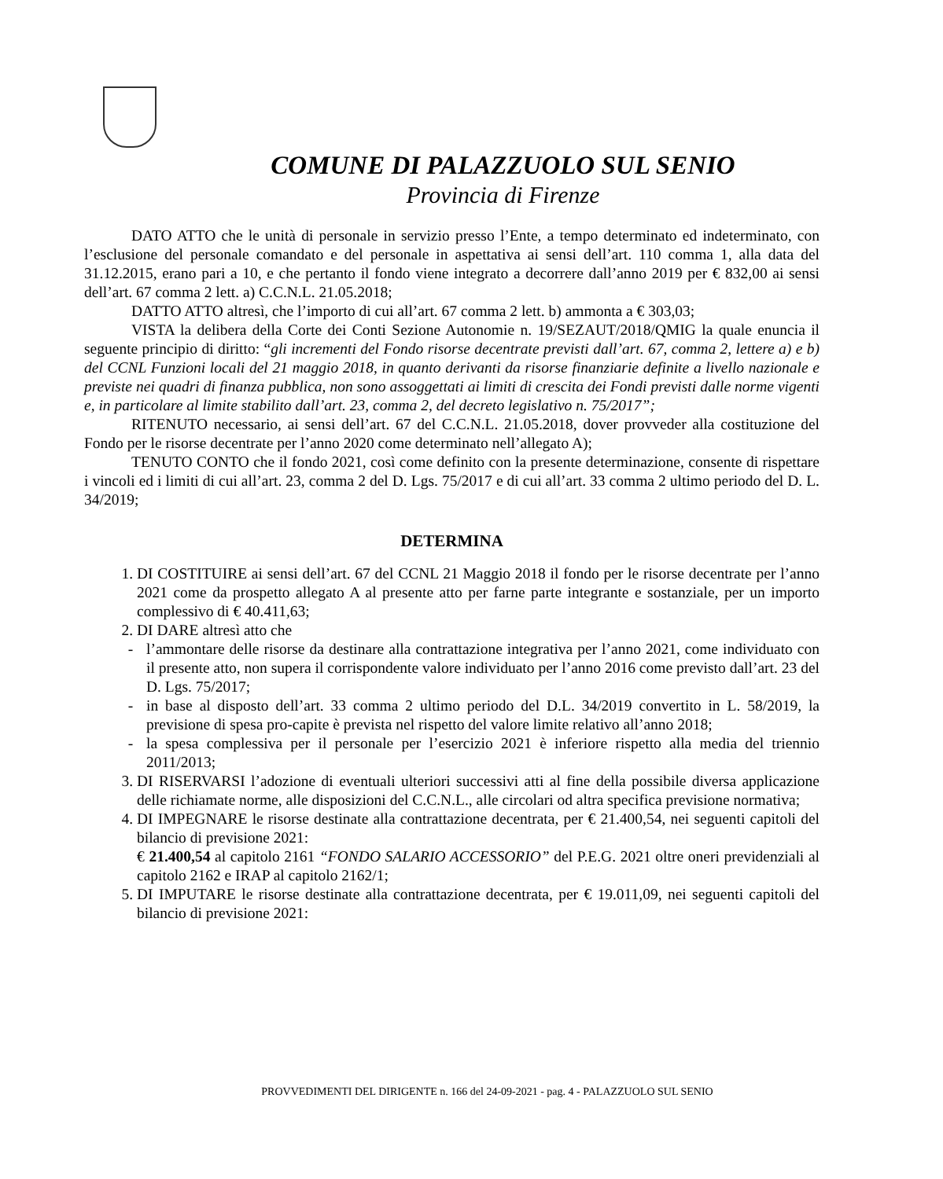COMUNE DI PALAZZUOLO SUL SENIO
Provincia di Firenze
DATO ATTO che le unità di personale in servizio presso l’Ente, a tempo determinato ed indeterminato, con l’esclusione del personale comandato e del personale in aspettativa ai sensi dell’art. 110 comma 1, alla data del 31.12.2015, erano pari a 10, e che pertanto il fondo viene integrato a decorrere dall’anno 2019 per € 832,00 ai sensi dell’art. 67 comma 2 lett. a) C.C.N.L. 21.05.2018;
DATTO ATTO altresì, che l’importo di cui all’art. 67 comma 2 lett. b) ammonta a € 303,03;
VISTA la delibera della Corte dei Conti Sezione Autonomie n. 19/SEZAUT/2018/QMIG la quale enuncia il seguente principio di diritto: “gli incrementi del Fondo risorse decentrate previsti dall’art. 67, comma 2, lettere a) e b) del CCNL Funzioni locali del 21 maggio 2018, in quanto derivanti da risorse finanziarie definite a livello nazionale e previste nei quadri di finanza pubblica, non sono assoggettati ai limiti di crescita dei Fondi previsti dalle norme vigenti e, in particolare al limite stabilito dall’art. 23, comma 2, del decreto legislativo n. 75/2017”;
RITENUTO necessario, ai sensi dell’art. 67 del C.C.N.L. 21.05.2018, dover provveder alla costituzione del Fondo per le risorse decentrate per l’anno 2020 come determinato nell’allegato A);
TENUTO CONTO che il fondo 2021, così come definito con la presente determinazione, consente di rispettare i vincoli ed i limiti di cui all’art. 23, comma 2 del D. Lgs. 75/2017 e di cui all’art. 33 comma 2 ultimo periodo del D. L. 34/2019;
DETERMINA
1. DI COSTITUIRE ai sensi dell’art. 67 del CCNL 21 Maggio 2018 il fondo per le risorse decentrate per l’anno 2021 come da prospetto allegato A al presente atto per farne parte integrante e sostanziale, per un importo complessivo di € 40.411,63;
2. DI DARE altresì atto che
l’ammontare delle risorse da destinare alla contrattazione integrativa per l’anno 2021, come individuato con il presente atto, non supera il corrispondente valore individuato per l’anno 2016 come previsto dall’art. 23 del D. Lgs. 75/2017;
in base al disposto dell’art. 33 comma 2 ultimo periodo del D.L. 34/2019 convertito in L. 58/2019, la previsione di spesa pro-capite è prevista nel rispetto del valore limite relativo all’anno 2018;
la spesa complessiva per il personale per l’esercizio 2021 è inferiore rispetto alla media del triennio 2011/2013;
3. DI RISERVARSI l’adozione di eventuali ulteriori successivi atti al fine della possibile diversa applicazione delle richiamate norme, alle disposizioni del C.C.N.L., alle circolari od altra specifica previsione normativa;
4. DI IMPEGNARE le risorse destinate alla contrattazione decentrata, per € 21.400,54, nei seguenti capitoli del bilancio di previsione 2021:
€ 21.400,54 al capitolo 2161 “FONDO SALARIO ACCESSORIO” del P.E.G. 2021 oltre oneri previdenziali al capitolo 2162 e IRAP al capitolo 2162/1;
5. DI IMPUTARE le risorse destinate alla contrattazione decentrata, per € 19.011,09, nei seguenti capitoli del bilancio di previsione 2021:
PROVVEDIMENTI DEL DIRIGENTE n. 166 del 24-09-2021 - pag. 4 - PALAZZUOLO SUL SENIO